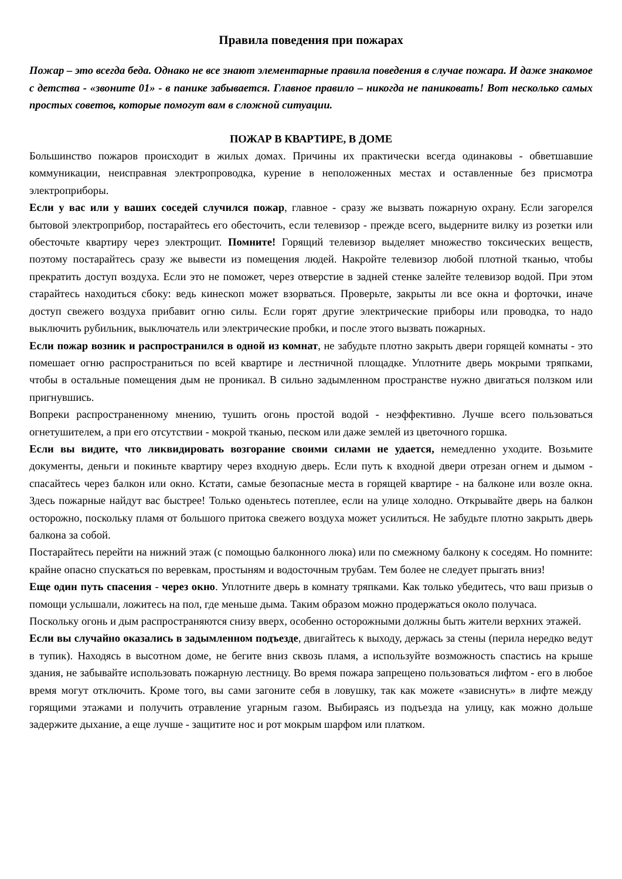Правила поведения при пожарах
Пожар – это всегда беда. Однако не все знают элементарные правила поведения в случае пожара. И даже знакомое с детства - «звоните 01» - в панике забывается. Главное правило – никогда не паниковать! Вот несколько самых простых советов, которые помогут вам в сложной ситуации.
ПОЖАР В КВАРТИРЕ, В ДОМЕ
Большинство пожаров происходит в жилых домах. Причины их практически всегда одинаковы - обветшавшие коммуникации, неисправная электропроводка, курение в неположенных местах и оставленные без присмотра электроприборы.
Если у вас или у ваших соседей случился пожар, главное - сразу же вызвать пожарную охрану. Если загорелся бытовой электроприбор, постарайтесь его обесточить, если телевизор - прежде всего, выдерните вилку из розетки или обесточьте квартиру через электрощит. Помните! Горящий телевизор выделяет множество токсических веществ, поэтому постарайтесь сразу же вывести из помещения людей. Накройте телевизор любой плотной тканью, чтобы прекратить доступ воздуха. Если это не поможет, через отверстие в задней стенке залейте телевизор водой. При этом старайтесь находиться сбоку: ведь кинескоп может взорваться. Проверьте, закрыты ли все окна и форточки, иначе доступ свежего воздуха прибавит огню силы. Если горят другие электрические приборы или проводка, то надо выключить рубильник, выключатель или электрические пробки, и после этого вызвать пожарных.
Если пожар возник и распространился в одной из комнат, не забудьте плотно закрыть двери горящей комнаты - это помешает огню распространиться по всей квартире и лестничной площадке. Уплотните дверь мокрыми тряпками, чтобы в остальные помещения дым не проникал. В сильно задымленном пространстве нужно двигаться ползком или пригнувшись.
Вопреки распространенному мнению, тушить огонь простой водой - неэффективно. Лучше всего пользоваться огнетушителем, а при его отсутствии - мокрой тканью, песком или даже землей из цветочного горшка.
Если вы видите, что ликвидировать возгорание своими силами не удается, немедленно уходите. Возьмите документы, деньги и покиньте квартиру через входную дверь. Если путь к входной двери отрезан огнем и дымом - спасайтесь через балкон или окно. Кстати, самые безопасные места в горящей квартире - на балконе или возле окна. Здесь пожарные найдут вас быстрее! Только оденьтесь потеплее, если на улице холодно. Открывайте дверь на балкон осторожно, поскольку пламя от большого притока свежего воздуха может усилиться. Не забудьте плотно закрыть дверь балкона за собой.
Постарайтесь перейти на нижний этаж (с помощью балконного люка) или по смежному балкону к соседям. Но помните: крайне опасно спускаться по веревкам, простыням и водосточным трубам. Тем более не следует прыгать вниз!
Еще один путь спасения - через окно. Уплотните дверь в комнату тряпками. Как только убедитесь, что ваш призыв о помощи услышали, ложитесь на пол, где меньше дыма. Таким образом можно продержаться около получаса.
Поскольку огонь и дым распространяются снизу вверх, особенно осторожными должны быть жители верхних этажей.
Если вы случайно оказались в задымленном подъезде, двигайтесь к выходу, держась за стены (перила нередко ведут в тупик). Находясь в высотном доме, не бегите вниз сквозь пламя, а используйте возможность спастись на крыше здания, не забывайте использовать пожарную лестницу. Во время пожара запрещено пользоваться лифтом - его в любое время могут отключить. Кроме того, вы сами загоните себя в ловушку, так как можете «зависнуть» в лифте между горящими этажами и получить отравление угарным газом. Выбираясь из подъезда на улицу, как можно дольше задержите дыхание, а еще лучше - защитите нос и рот мокрым шарфом или платком.